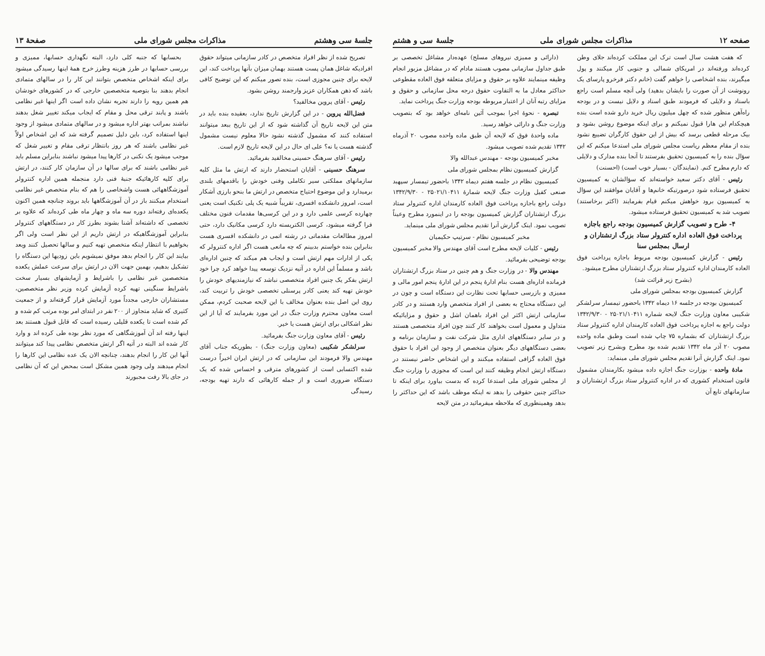صفحه ۱۲ مذاکرات مجلس شورای ملی جلسهٔ سی و هشتم
که هفت هشت سال است ترک این مملکت کرده‌اند جلای وطن کرده‌اند ورفته‌اند در امریکای شمالی و جنوبی کار میکنند و پول میگیرند، بنده اشخاصی را خواهم گفت (خانم دکتر فرخرو پارسای یک رونوشت از آن صورت را بایشان بدهید) ولی آنچه مسلم است راجع باسناد و دلایلی که فرمودند طبق اسناد و دلایل نیست و در بودجه راه‌آهن منظور شده که چهل میلیون ریال خرید دارو شده است بنده هیچکدام این هارا قبول نمیکنم و برای اینکه موضوع روشن بشود و بیک مرحله قطعی برسد که بیش از این حقوق کارگران تضییع نشود بنده از مقام معظم ریاست مجلس شورای ملی استدعا میکنم که این سؤال بنده را به کمیسیون تحقیق بفرستند تا آنجا بنده مدارک و دلایلی که دارم مطرح کنم. (نمایندگان - بسیار خوب است) (احسنت)
رئیس - آقای دکتر سعید خواسته‌اند که سؤالشان به کمیسیون تحقیق فرستاده شود درصورتیکه خانم‌ها و آقایان موافقند این سؤال به کمیسیون برود خواهش میکنم قیام بفرمایند (اکثر برخاستند) تصویب شد به کمیسیون تحقیق فرستاده میشود.
۴- طرح و تصویب گزارش کمیسیون بودجه راجع باجازه پرداخت فوق العاده اداره کنترولر ستاد بزرگ ارتشتاران و ارسال بمجلس سنا
رئیس - گزارش کمیسیون بودجه مربوط باجازه پرداخت فوق العاده کارمندان اداره کنترولر ستاد بزرگ ارتشتاران مطرح میشود.
(بشرح زیر قرائت شد)
گزارش کمیسیون بودجه بمجلس شورای ملی
کمیسیون بودجه در جلسه ۱۶ دیماه ۱۳۴۲ باحضور تیمسار سرلشکر شکیبی معاون وزارت جنگ لایحه شماره ۲۵۰۲۱/۱۰۴۱۱ - ۱۳۴۲/۹/۳۰ دولت راجع به اجازه پرداخت فوق العاده کارمندان اداره کنترولر ستاد بزرگ ارتشتاران که بشماره ۷۵ چاپ شده است وطبق ماده واحده مصوب ۲۰ آذر ماه ۱۳۴۲ تقدیم شده بود مطرح وبشرح زیر تصویب نمود. اینک گزارش آنرا تقدیم مجلس شورای ملی مینماید:
مادهٔ واحده - بوزارت جنگ اجازه داده میشود بکارمندان مشمول قانون استخدام کشوری که در اداره کنترولر ستاد بزرگ ارتشتاران و سازمانهای تابع آن
(دارائی و ممیزی نیروهای مسلح) عهده‌دار مشاغل تخصصی بر طبق جداول سازمانی مصوب هستند مادام که در مشاغل مزبور انجام وظیفه مینمایند علاوه بر حقوق و مزایای متعلقه فوق العاده مقطوعی حداکثر معادل ما به التفاوت حقوق درجه محل سازمانی و حقوق و مزایای رتبه آنان از اعتبار مربوطه بودجه وزارت جنگ پرداخت نماید.
تبصره - نحوهٔ اجرا بموجب آئین نامه‌ای خواهد بود که بتصویب وزارت جنگ و دارائی خواهد رسید.
ماده واحدهٔ فوق که لایحه آن طبق ماده واحده مصوب ۲۰ آذرماه ۱۳۴۲ تقدیم شده تصویب میشود.
مخبر کمیسیون بودجه - مهندس عبدالله والا
گزارش کمیسیون نظام بمجلس شورای ملی
کمیسیون نظام در جلسه هفتم دیماه ۱۳۴۲ باحضور تیمسار سپهبد صنعی کفیل وزارت جنگ لایحه شمارهٔ ۲۵۰۲۱/۱۰۴۱۱ - ۱۳۴۲/۹/۳۰ دولت راجع باجازه پرداخت فوق العاده کارمندان اداره کنترولر ستاد بزرگ ارتشتاران گزارش کمیسیون بودجه را در اینمورد مطرح وعیناً تصویب نمود. اینک گزارش آنرا تقدیم مجلس شورای ملی مینماید.
مخبر کمیسیون نظام - سرتیپ حکیمیان
رئیس - کلیات لایحه مطرح است آقای مهندس والا مخبر کمیسیون بودجه توضیحی بفرمائید.
مهندس والا - در وزارت جنگ و هم چنین در ستاد بزرگ ارتشتاران فرمانده اداره‌ای هست بنام ادارهٔ پنجم در این ادارهٔ پنجم امور مالی و ممیزی و بازرسی حسابها تحت نظارت این دستگاه است و چون در این دستگاه محتاج به بعضی از افراد متخصص وارد هستند و در کادر سازمانی ارتش اکثر این افراد باهمان اشل و حقوق و مزایائیکه متداول و معمول است بخواهند کار کنند چون افراد متخصصی هستند و در سایر دستگاههای اداری مثل شرکت نفت و سازمان برنامه و بعضی دستگاههای دیگر بعنوان متخصص از وجود این افراد با حقوق فوق العاده گزافی استفاده میکنند و این اشخاص حاضر نیستند در دستگاه ارتش انجام وظیفه کنند این است که مجوزی را وزارت جنگ از مجلس شورای ملی استدعا کرده که بدست بیاورد برای اینکه تا حداکثر چنین حقوقی را بدهد نه اینکه موظف باشد که این حداکثر را بدهد وهمینطوری که ملاحظه میفرمائید در متن لایحه
جلسهٔ سی وهشتم مذاکرات مجلس شورای ملی صفحهٔ ۱۳
تصریح شده از نظر افراد متخصص در کادر سازمانی میتواند حقوق افرادیکه شاغل همان پست هستند بهمان میزان بآنها پرداخت کند، این لایحه برای چنین مجوزی است، بنده تصور میکنم که این توضیح کافی باشد که ذهن همکاران عزیز وارجمند روشن بشود.
رئیس - آقای پروین مخالفید؟
فضل‌الله پروین - در این گزارش تاریخ ندارد، بعقیده بنده باید در متن این لایحه تاریخ آن گذاشته شود که از این تاریخ ببعد میتوانند استفاده کنند که مشمول گذشته نشود حالا معلوم نیست مشمول گذشته هست یا نه؟ علی ای حال در این لایحه تاریخ لازم است.
رئیس - آقای سرهنگ حسینی مخالفید بفرمائید.
سرهنگ حسینی - آقایان استحضار دارند که ارتش ما مثل کلیه سازمانهای مملکتی سیر تکاملی وفنی خودش را باقدمهای بلندی برمیدارد و این موضوع احتیاج متخصص در ارتش ما بنحو بارزی آشکار است، امروز دانشکده افسری، تقریباً شبیه یک پلی تکنیک است یعنی چهارده کرسی علمی دارد و در این کرسی‌ها مقدمات فنون مختلف فرا گرفته میشود، کرسی الکتریسته دارد کرسی مکانیک دارد، حتی امروز مطالعات مقدماتی در رشته اتمی در دانشکده افسری هست بنابراین بنده خواستم بدبینم که چه مانعی هست اگر اداره کنترولر که یکی از ادارات مهم ارتش است و ایجاب هم میکند که چنین اداره‌ای باشد و مسلماً این اداره در آتیه نزدیک توسعه پیدا خواهد کرد چرا خود ارتش بفکر یک چنین افراد متخصصی نباشد که نیازمندیهای خودش را خودش تهیه کند یعنی کادر پرسنلی تخصصی خودش را تربیت کند، روی این اصل بنده بعنوان مخالف با این لایحه صحبت کردم، ممکن است معاون محترم وزارت جنگ در این مورد بفرمایند که آیا از این نظر اشکالی برای ارتش هست یا خیر.
رئیس - آقای معاون وزارت جنگ بفرمائید.
سرلشکر شکیبی (معاون وزارت جنگ) - بطوریکه جناب آقای مهندس والا فرمودند این سازمانی که در ارتش ایران اخیراً درست شده اکتسابی است از کشورهای مترقی و احساس شده که یک دستگاه ضروری است و از جمله کارهائی که دارند تهیه بودجه، رسیدگی
بحسابها که جنبه کلی دارد، البته نگهداری حسابها، ممیزی و بررسی حسابها در طرز هزینه وطرز خرج همهٔ اینها رسیدگی میشود برای اینکه اشخاص متخصص بتوانند این کار را در سالهای متمادی انجام بدهند بنا بتوصیه متخصصین خارجی که در کشورهای خودشان هم همین رویه را دارند تجربه نشان داده است اگر اینها غیر نظامی باشند و پابند ترقی محل و مقام که ایجاب میکند تغییر شغل بدهند نباشند بمراتب بهتر اداره میشود و در سالهای متمادی میشود از وجود اینها استفاده کرد، باین دلیل تصمیم گرفته شد که این اشخاص اولاً غیر نظامی باشند که هر روز بانتظار ترقی مقام و تغییر شغل که موجب میشود یک نکنی در کارها پیدا میشود نباشند بنابراین مسلم باید غیر نظامی باشند که برای سالها در آن سازمان کار کنند، در ارتش برای کلیه کارهائیکه جنبهٔ فنی دارد منجمله همین اداره کنترولر آموزشگاههائی هست واشخاصی را هم که بنام متخصص غیر نظامی استخدام میکنند باز در آن آموزشگاهها باید بروند چنانچه همین اکنون یکعده‌ای رفته‌اند دوره سه ماه و چهار ماه طی کرده‌اند که علاوه بر تخصصی که داشته‌اند آشنا بشوند بطرز کار در دستگاههای کنترولر بنابراین آموزشگاهیکه در ارتش داریم از این نظر است ولی اگر بخواهیم با انتظار اینکه متخصص تهیه کنیم و سالها تحصیل کنند وبعد بیایند این کار را انجام بدهد موفق نمیشویم باین زودیها این دستگاه را تشکیل بدهیم، بهمین جهت الان در ارتش برای سرعت عملش یکعده متخصصین غیر نظامی را باشرایط و آزمایشهای بسیار سخت باشرایط سنگینی تهیه کرده آزمایش کرده وزیر نظر متخصصین، مستشاران خارجی مجدداً مورد آزمایش قرار گرفته‌اند و از جمعیت کثیری که شاید متجاوز از ۲۰۰ نفر در ابتدای امر بوده مرتب کم شده و کم شده است تا یکعده قلیلی رسیده است که قابل قبول هستند بعد اینها رفته اند آن آموزشگاهی که مورد نظر بوده طی کرده اند و وارد کار شده اند البته در آتیه اگر ارتش متخصص نظامی پیدا کند میتوانند آنها این کار را انجام بدهند، چنانچه الان یک عده نظامی این کارها را انجام میدهند ولی وجود همین مشکل است بمحض این که آن نظامی در جای بالا رفت مجبورند